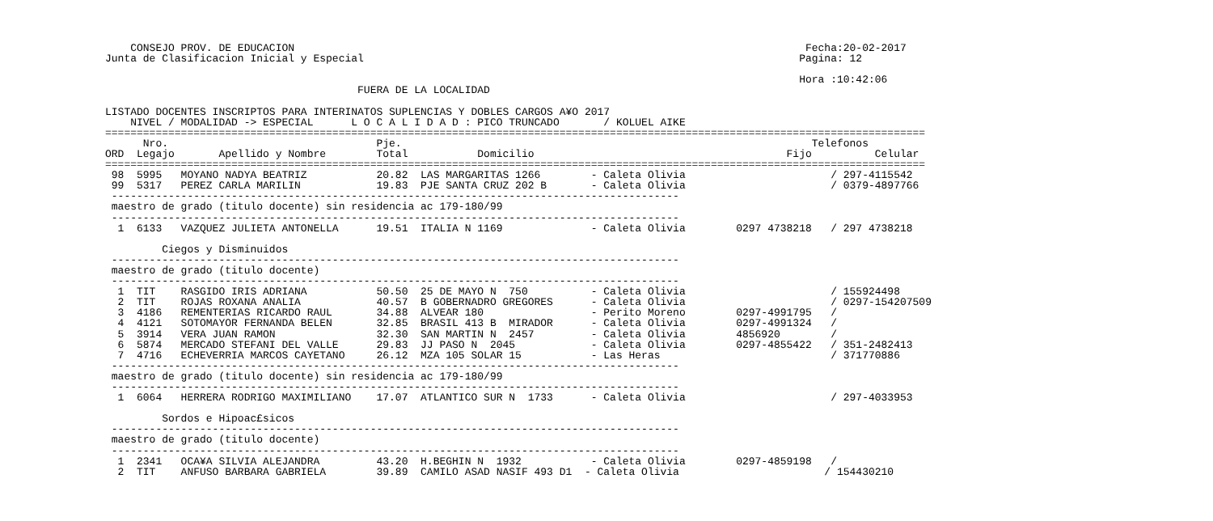CONSEJO PROV. DE EDUCACION                                                                                 Fecha:20-02-2017
Junta de Clasificacion Inicial y Especial                                                                     Pagina: 12

                                                                                                              Hora :10:42:06
                                        FUERA DE LA LOCALIDAD

LISTADO DOCENTES INSCRIPTOS PARA INTERINATOS SUPLENCIAS Y DOBLES CARGOS A¥O 2017
    NIVEL / MODALIDAD -> ESPECIAL      L O C A L I D A D : PICO TRUNCADO       / KOLUEL AIKE
==================================================================================================================================
      Nro.                                 Pje.                                                                 Telefonos
ORD  Legajo       Apellido y Nombre        Total           Domicilio                                        Fijo          Celular
==================================================================================================================================
 98  5995   MOYANO NADYA BEATRIZ           20.82  LAS MARGARITAS 1266        - Caleta Olivia                       / 297-4115542
 99  5317   PEREZ CARLA MARILIN            19.83  PJE SANTA CRUZ 202 B       - Caleta Olivia                       / 0379-4897766
 ------------------------------------------------------------------------------------------
 maestro de grado (titulo docente) sin residencia ac 179-180/99
 ------------------------------------------------------------------------------------------
  1  6133   VAZQUEZ JULIETA ANTONELLA      19.51  ITALIA N 1169              - Caleta Olivia        0297 4738218   / 297 4738218

         Ciegos y Disminuidos
 ------------------------------------------------------------------------------------------
 maestro de grado (titulo docente)
 ------------------------------------------------------------------------------------------
  1  TIT    RASGIDO IRIS ADRIANA           50.50  25 DE MAYO N  750          - Caleta Olivia                       / 155924498
  2  TIT    ROJAS ROXANA ANALIA            40.57  B GOBERNADRO GREGORES      - Caleta Olivia                       / 0297-154207509
  3  4186   REMENTERIAS RICARDO RAUL       34.88  ALVEAR 180                 - Perito Moreno        0297-4991795   /
  4  4121   SOTOMAYOR FERNANDA BELEN       32.85  BRASIL 413 B  MIRADOR      - Caleta Olivia        0297-4991324   /
  5  3914   VERA JUAN RAMON                32.30  SAN MARTIN N  2457         - Caleta Olivia        4856920        /
  6  5874   MERCADO STEFANI DEL VALLE      29.83  JJ PASO N  2045            - Caleta Olivia        0297-4855422   / 351-2482413
  7  4716   ECHEVERRIA MARCOS CAYETANO     26.12  MZA 105 SOLAR 15           - Las Heras                           / 371770886
 ------------------------------------------------------------------------------------------
 maestro de grado (titulo docente) sin residencia ac 179-180/99
 ------------------------------------------------------------------------------------------
  1  6064   HERRERA RODRIGO MAXIMILIANO    17.07  ATLANTICO SUR N  1733      - Caleta Olivia                       / 297-4033953

         Sordos e Hipoac£sicos
 ------------------------------------------------------------------------------------------
 maestro de grado (titulo docente)
 ------------------------------------------------------------------------------------------
  1  2341   OCA¥A SILVIA ALEJANDRA         43.20  H.BEGHIN N  1932           - Caleta Olivia        0297-4859198   /
  2  TIT    ANFUSO BARBARA GABRIELA        39.89  CAMILO ASAD NASIF 493 D1  - Caleta Olivia                       / 154430210